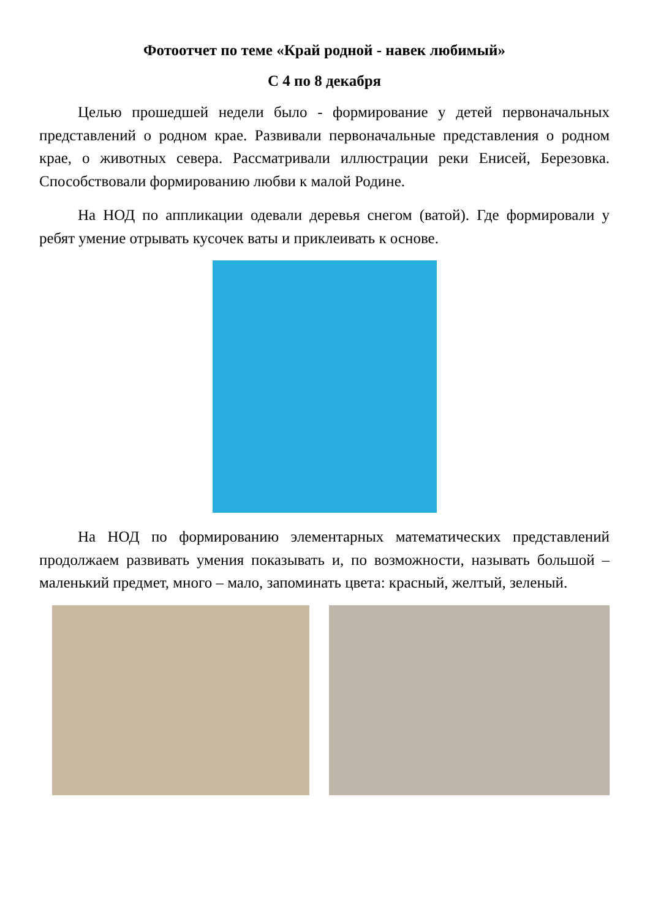Фотоотчет по теме «Край родной - навек любимый»
С 4 по 8 декабря
Целью прошедшей недели было - формирование у детей первоначальных представлений о родном крае. Развивали первоначальные представления о родном крае, о животных севера. Рассматривали иллюстрации реки Енисей, Березовка. Способствовали формированию любви к малой Родине.
На НОД по аппликации одевали деревья снегом (ватой). Где формировали у ребят умение отрывать кусочек ваты и приклеивать к основе.
На НОД по формированию элементарных математических представлений продолжаем развивать умения показывать и, по возможности, называть большой – маленький предмет, много – мало, запоминать цвета: красный, желтый, зеленый.